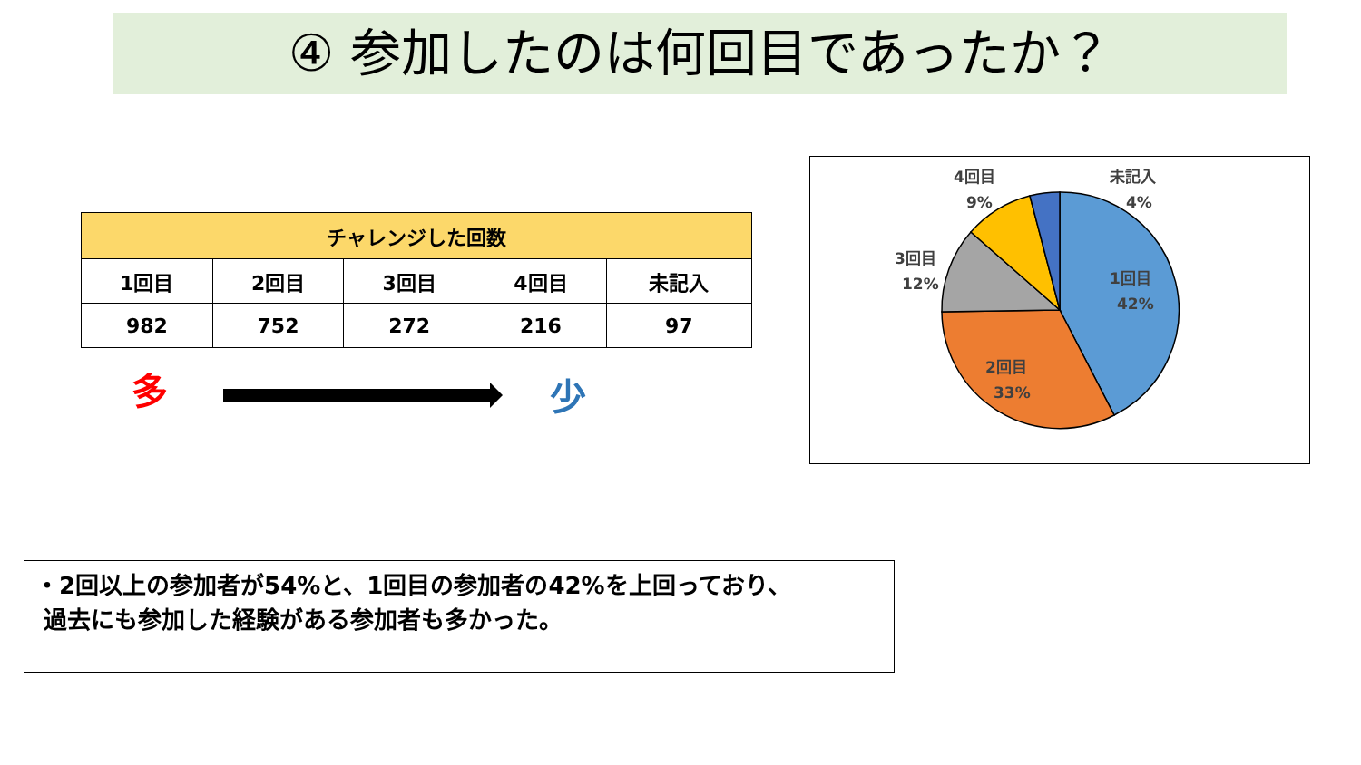④ 参加したのは何回目であったか？
| チャレンジした回数 | | | | |
| --- | --- | --- | --- | --- |
| 1回目 | 2回目 | 3回目 | 4回目 | 未記入 |
| 982 | 752 | 272 | 216 | 97 |
多 少
1回目
42%
2回目
33%
3回目
12%
4回目
9%
未記入
4%
・2回以上の参加者が54%と、1回目の参加者の42%を上回っており、
過去にも参加した経験がある参加者も多かった。